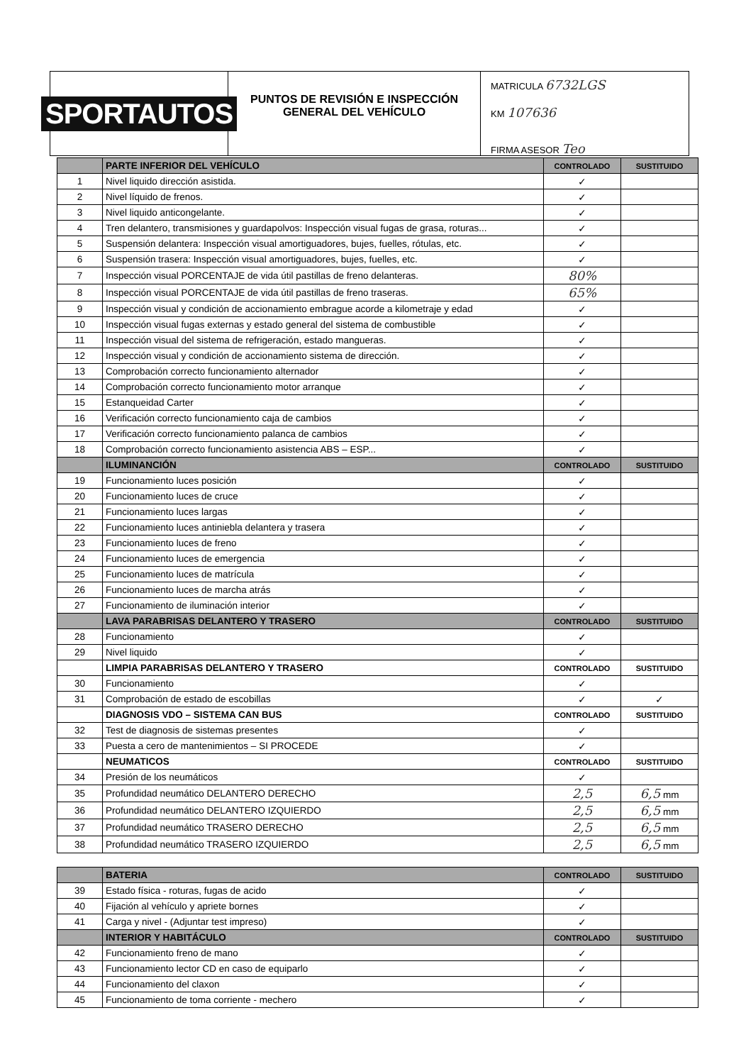SPORTAUTOS
PUNTOS DE REVISIÓN E INSPECCIÓN
GENERAL DEL VEHÍCULO
MATRICULA 6732LGS
KM 107636
FIRMA ASESOR Teo
| | PARTE INFERIOR DEL VEHÍCULO | CONTROLADO | SUSTITUIDO |
| --- | --- | --- | --- |
| 1 | Nivel liquido dirección asistida. | ✓ | |
| 2 | Nivel líquido de frenos. | ✓ | |
| 3 | Nivel liquido anticongelante. | ✓ | |
| 4 | Tren delantero, transmisiones y guardapolvos: Inspección visual fugas de grasa, roturas... | ✓ | |
| 5 | Suspensión delantera: Inspección visual amortiguadores, bujes, fuelles, rótulas, etc. | ✓ | |
| 6 | Suspensión trasera: Inspección visual amortiguadores, bujes, fuelles, etc. | ✓ | |
| 7 | Inspección visual PORCENTAJE de vida útil pastillas de freno delanteras. | 80% | |
| 8 | Inspección visual PORCENTAJE de vida útil pastillas de freno traseras. | 65% | |
| 9 | Inspección visual y condición de accionamiento embrague acorde a kilometraje y edad | ✓ | |
| 10 | Inspección visual fugas externas y estado general del sistema de combustible | ✓ | |
| 11 | Inspección visual del sistema de refrigeración, estado mangueras. | ✓ | |
| 12 | Inspección visual y condición de accionamiento sistema de dirección. | ✓ | |
| 13 | Comprobación correcto funcionamiento alternador | ✓ | |
| 14 | Comprobación correcto funcionamiento motor arranque | ✓ | |
| 15 | Estanqueidad Carter | ✓ | |
| 16 | Verificación correcto funcionamiento caja de cambios | ✓ | |
| 17 | Verificación correcto funcionamiento palanca de cambios | ✓ | |
| 18 | Comprobación correcto funcionamiento asistencia ABS – ESP... | ✓ | |
| | ILUMINANCIÓN | CONTROLADO | SUSTITUIDO |
| 19 | Funcionamiento luces posición | ✓ | |
| 20 | Funcionamiento luces de cruce | ✓ | |
| 21 | Funcionamiento luces largas | ✓ | |
| 22 | Funcionamiento luces antiniebla delantera y trasera | ✓ | |
| 23 | Funcionamiento luces de freno | ✓ | |
| 24 | Funcionamiento luces de emergencia | ✓ | |
| 25 | Funcionamiento luces de matrícula | ✓ | |
| 26 | Funcionamiento luces de marcha atrás | ✓ | |
| 27 | Funcionamiento de iluminación interior | ✓ | |
| | LAVA PARABRISAS DELANTERO Y TRASERO | CONTROLADO | SUSTITUIDO |
| 28 | Funcionamiento | ✓ | |
| 29 | Nivel liquido | ✓ | |
| | LIMPIA PARABRISAS DELANTERO Y TRASERO | CONTROLADO | SUSTITUIDO |
| 30 | Funcionamiento | ✓ | |
| 31 | Comprobación de estado de escobillas | ✓ | ✓ |
| | DIAGNOSIS VDO – SISTEMA CAN BUS | CONTROLADO | SUSTITUIDO |
| 32 | Test de diagnosis de sistemas presentes | ✓ | |
| 33 | Puesta a cero de mantenimientos – SI PROCEDE | ✓ | |
| | NEUMATICOS | CONTROLADO | SUSTITUIDO |
| 34 | Presión de los neumáticos | ✓ | |
| 35 | Profundidad neumático DELANTERO DERECHO | 2,5 | 6,5 mm |
| 36 | Profundidad neumático DELANTERO IZQUIERDO | 2,5 | 6,5 mm |
| 37 | Profundidad neumático TRASERO DERECHO | 2,5 | 6,5 mm |
| 38 | Profundidad neumático TRASERO IZQUIERDO | 2,5 | 6,5 mm |
| | BATERIA | CONTROLADO | SUSTITUIDO |
| --- | --- | --- | --- |
| 39 | Estado física - roturas, fugas de acido | ✓ | |
| 40 | Fijación al vehículo y apriete bornes | ✓ | |
| 41 | Carga y nivel - (Adjuntar test impreso) | ✓ | |
| | INTERIOR Y HABITÁCULO | CONTROLADO | SUSTITUIDO |
| 42 | Funcionamiento freno de mano | ✓ | |
| 43 | Funcionamiento lector CD en caso de equiparlo | ✓ | |
| 44 | Funcionamiento del claxon | ✓ | |
| 45 | Funcionamiento de toma corriente - mechero | ✓ | |